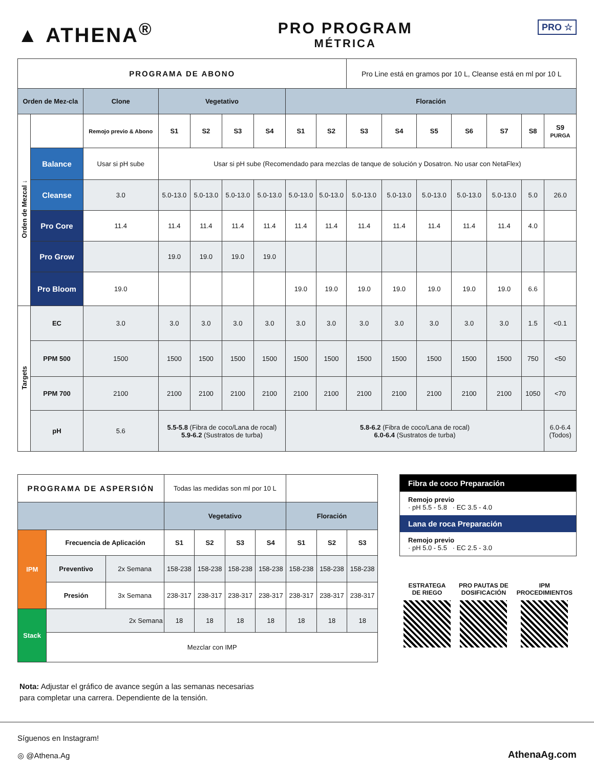▲ ATHENA<sup>®</sup>
PRO PROGRAM
MÉTRICA
PRO ☆
| PROGRAMA DE ABONO | | | | | | | | | Pro Line está en gramos por 10 L, Cleanse está en ml por 10 L | | | | | | |
| Orden de Mez-cla | | Clone | Vegetativo | | | | Floración | | | | | | | | |
| Orden de Mezcal ↓ | | Remojo previo & Abono | S1 | S2 | S3 | S4 | S1 | S2 | S3 | S4 | S5 | S6 | S7 | S8 | S9 PURGA |
| | Balance | Usar si pH sube | Usar si pH sube (Recomendado para mezclas de tanque de solución y Dosatron. No usar con NetaFlex) | | | | | | | | | | | | |
| | Cleanse | 3.0 | 5.0-13.0 | 5.0-13.0 | 5.0-13.0 | 5.0-13.0 | 5.0-13.0 | 5.0-13.0 | 5.0-13.0 | 5.0-13.0 | 5.0-13.0 | 5.0-13.0 | 5.0-13.0 | 5.0 | 26.0 |
| | Pro Core | 11.4 | 11.4 | 11.4 | 11.4 | 11.4 | 11.4 | 11.4 | 11.4 | 11.4 | 11.4 | 11.4 | 11.4 | 4.0 | |
| | Pro Grow | | 19.0 | 19.0 | 19.0 | 19.0 | | | | | | | | | |
| | Pro Bloom | 19.0 | | | | | 19.0 | 19.0 | 19.0 | 19.0 | 19.0 | 19.0 | 19.0 | 6.6 | |
| Targets | EC | 3.0 | 3.0 | 3.0 | 3.0 | 3.0 | 3.0 | 3.0 | 3.0 | 3.0 | 3.0 | 3.0 | 3.0 | 1.5 | <0.1 |
| | PPM 500 | 1500 | 1500 | 1500 | 1500 | 1500 | 1500 | 1500 | 1500 | 1500 | 1500 | 1500 | 1500 | 750 | <50 |
| | PPM 700 | 2100 | 2100 | 2100 | 2100 | 2100 | 2100 | 2100 | 2100 | 2100 | 2100 | 2100 | 2100 | 1050 | <70 |
| | pH | 5.6 | 5.5-5.8 (Fibra de coco/Lana de rocal) 5.9-6.2 (Sustratos de turba) | | | | 5.8-6.2 (Fibra de coco/Lana de rocal) 6.0-6.4 (Sustratos de turba) | | | | | | | | 6.0-6.4 (Todos) |
| PROGRAMA DE ASPERSIÓN | | | Todas las medidas son ml por 10 L | | | | | | |
| | | | Vegetativo | | | | Floración | | |
| IPM | Frecuencia de Aplicación | | S1 | S2 | S3 | S4 | S1 | S2 | S3 |
| | Preventivo | 2x Semana | 158-238 | 158-238 | 158-238 | 158-238 | 158-238 | 158-238 | 158-238 |
| | Presión | 3x Semana | 238-317 | 238-317 | 238-317 | 238-317 | 238-317 | 238-317 | 238-317 |
| Stack | 2x Semana | | 18 | 18 | 18 | 18 | 18 | 18 | 18 |
| | Mezclar con IMP | | | | | | | | |
Fibra de coco Preparación
Remojo previo
· pH 5.5 - 5.8 · EC 3.5 - 4.0
Lana de roca Preparación
Remojo previo
· pH 5.0 - 5.5 · EC 2.5 - 3.0
ESTRATEGA
DE RIEGO
PRO PAUTAS DE
DOSIFICACIÓN
IPM
PROCEDIMIENTOS
Nota: Adjustar el gráfico de avance según a las semanas necesarias
para completar una carrera. Dependiente de la tensión.
Síguenos en Instagram!
◎ @Athena.Ag
AthenaAg.com